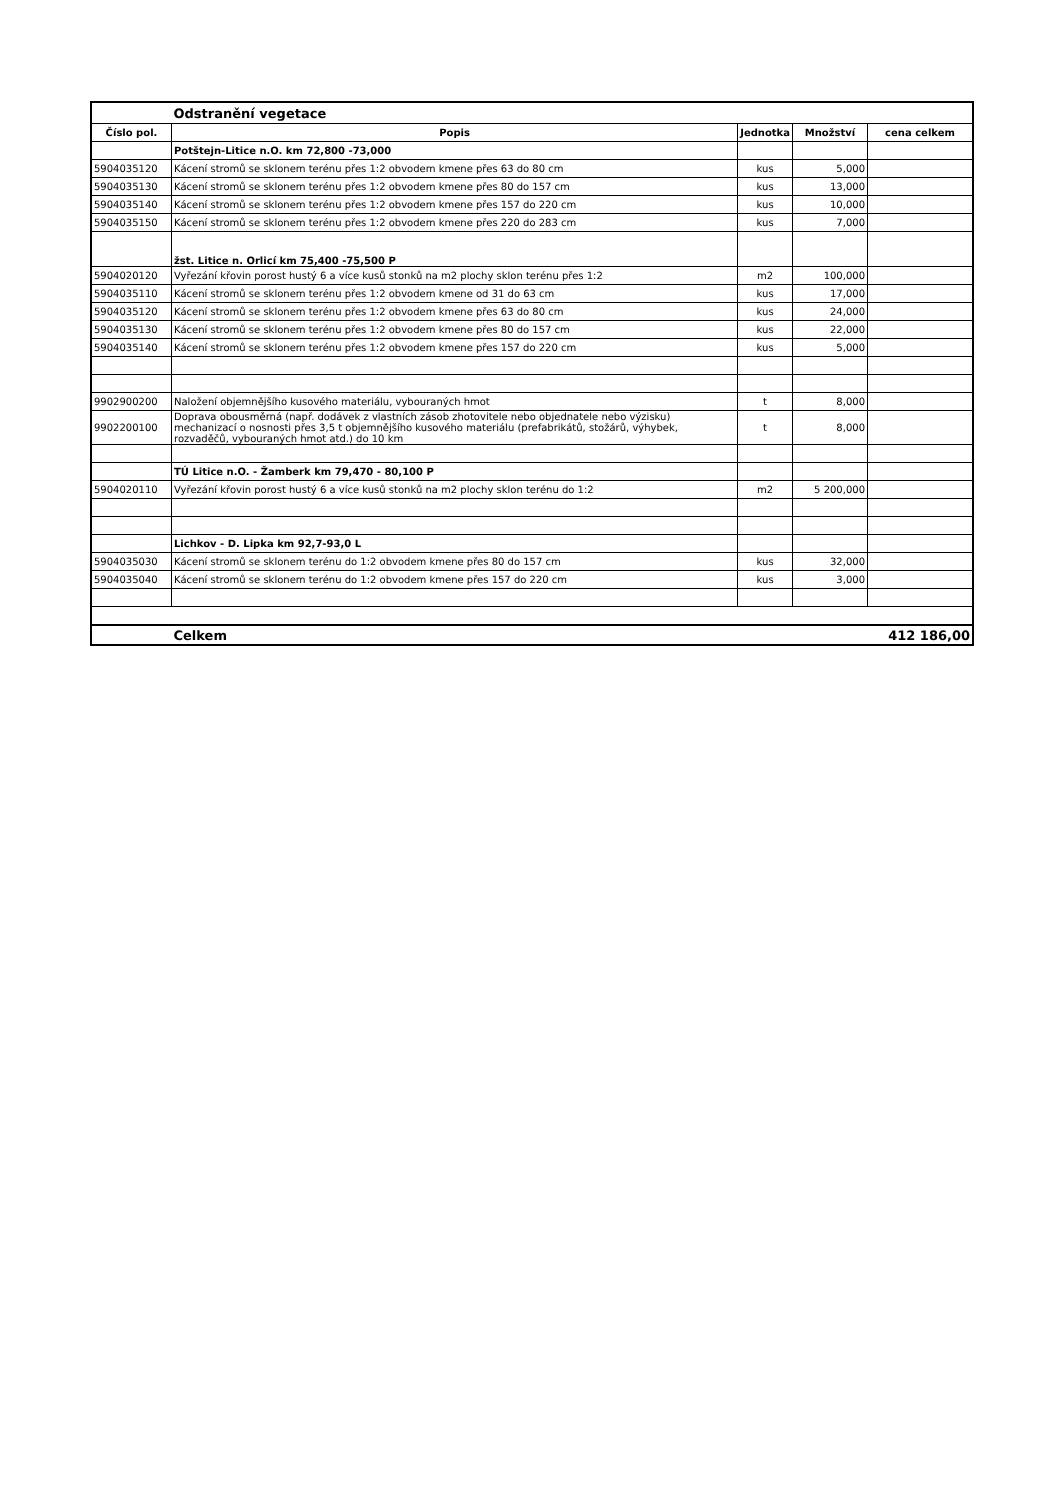| | Odstranění vegetace | | | |
| Číslo pol. | Popis | Jednotka | Množství | cena celkem |
| | Potštejn-Litice n.O. km 72,800 -73,000 | | | |
| 5904035120 | Kácení stromů se sklonem terénu přes 1:2 obvodem kmene přes 63 do 80 cm | kus | 5,000 | |
| 5904035130 | Kácení stromů se sklonem terénu přes 1:2 obvodem kmene přes 80 do 157 cm | kus | 13,000 | |
| 5904035140 | Kácení stromů se sklonem terénu přes 1:2 obvodem kmene přes 157 do 220 cm | kus | 10,000 | |
| 5904035150 | Kácení stromů se sklonem terénu přes 1:2 obvodem kmene přes 220 do 283 cm | kus | 7,000 | |
| | žst. Litice n. Orlicí km 75,400 -75,500 P | | | |
| 5904020120 | Vyřezání křovin porost hustý 6 a více kusů stonků na m2 plochy sklon terénu přes 1:2 | m2 | 100,000 | |
| 5904035110 | Kácení stromů se sklonem terénu přes 1:2 obvodem kmene od 31 do 63 cm | kus | 17,000 | |
| 5904035120 | Kácení stromů se sklonem terénu přes 1:2 obvodem kmene přes 63 do 80 cm | kus | 24,000 | |
| 5904035130 | Kácení stromů se sklonem terénu přes 1:2 obvodem kmene přes 80 do 157 cm | kus | 22,000 | |
| 5904035140 | Kácení stromů se sklonem terénu přes 1:2 obvodem kmene přes 157 do 220 cm | kus | 5,000 | |
| 9902900200 | Naložení objemnějšího kusového materiálu, vybouraných hmot | t | 8,000 | |
| 9902200100 | Doprava obousměrná (např. dodávek z vlastních zásob zhotovitele nebo objednatele nebo výzisku) mechanizací o nosnosti přes 3,5 t objemnějšího kusového materiálu (prefabrikátů, stožárů, výhybek, rozvaděčů, vybouraných hmot atd.) do 10 km | t | 8,000 | |
| | TÚ Litice n.O. - Žamberk km 79,470 - 80,100 P | | | |
| 5904020110 | Vyřezání křovin porost hustý 6 a více kusů stonků na m2 plochy sklon terénu do 1:2 | m2 | 5 200,000 | |
| | Lichkov - D. Lipka km 92,7-93,0 L | | | |
| 5904035030 | Kácení stromů se sklonem terénu do 1:2 obvodem kmene přes 80 do 157 cm | kus | 32,000 | |
| 5904035040 | Kácení stromů se sklonem terénu do 1:2 obvodem kmene přes 157 do 220 cm | kus | 3,000 | |
| | Celkem | | | 412 186,00 |